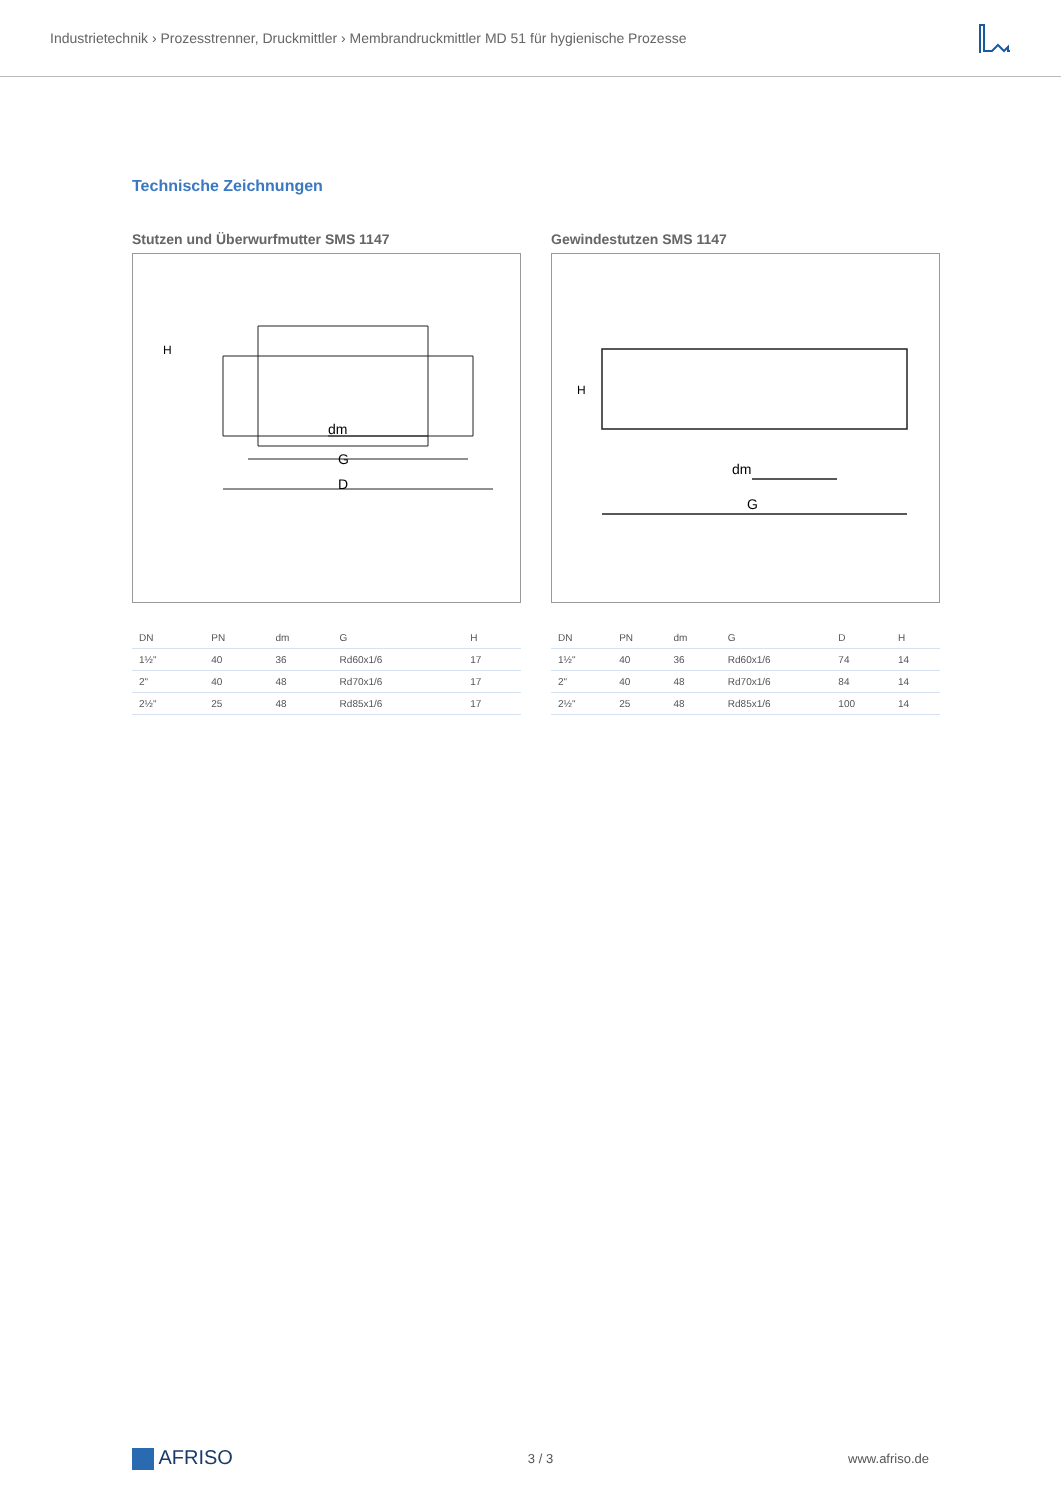Industrietechnik › Prozesstrenner, Druckmittler › Membrandruckmittler MD 51 für hygienische Prozesse
Technische Zeichnungen
Stutzen und Überwurfmutter SMS 1147
D
G
dm
H
| DN | PN | dm | G | H |
| --- | --- | --- | --- | --- |
| 1½" | 40 | 36 | Rd60x1/6 | 17 |
| 2" | 40 | 48 | Rd70x1/6 | 17 |
| 2½" | 25 | 48 | Rd85x1/6 | 17 |
Gewindestutzen SMS 1147
G
dm
H
| DN | PN | dm | G | D | H |
| --- | --- | --- | --- | --- | --- |
| 1½" | 40 | 36 | Rd60x1/6 | 74 | 14 |
| 2" | 40 | 48 | Rd70x1/6 | 84 | 14 |
| 2½" | 25 | 48 | Rd85x1/6 | 100 | 14 |
AFRISO 3 / 3 www.afriso.de